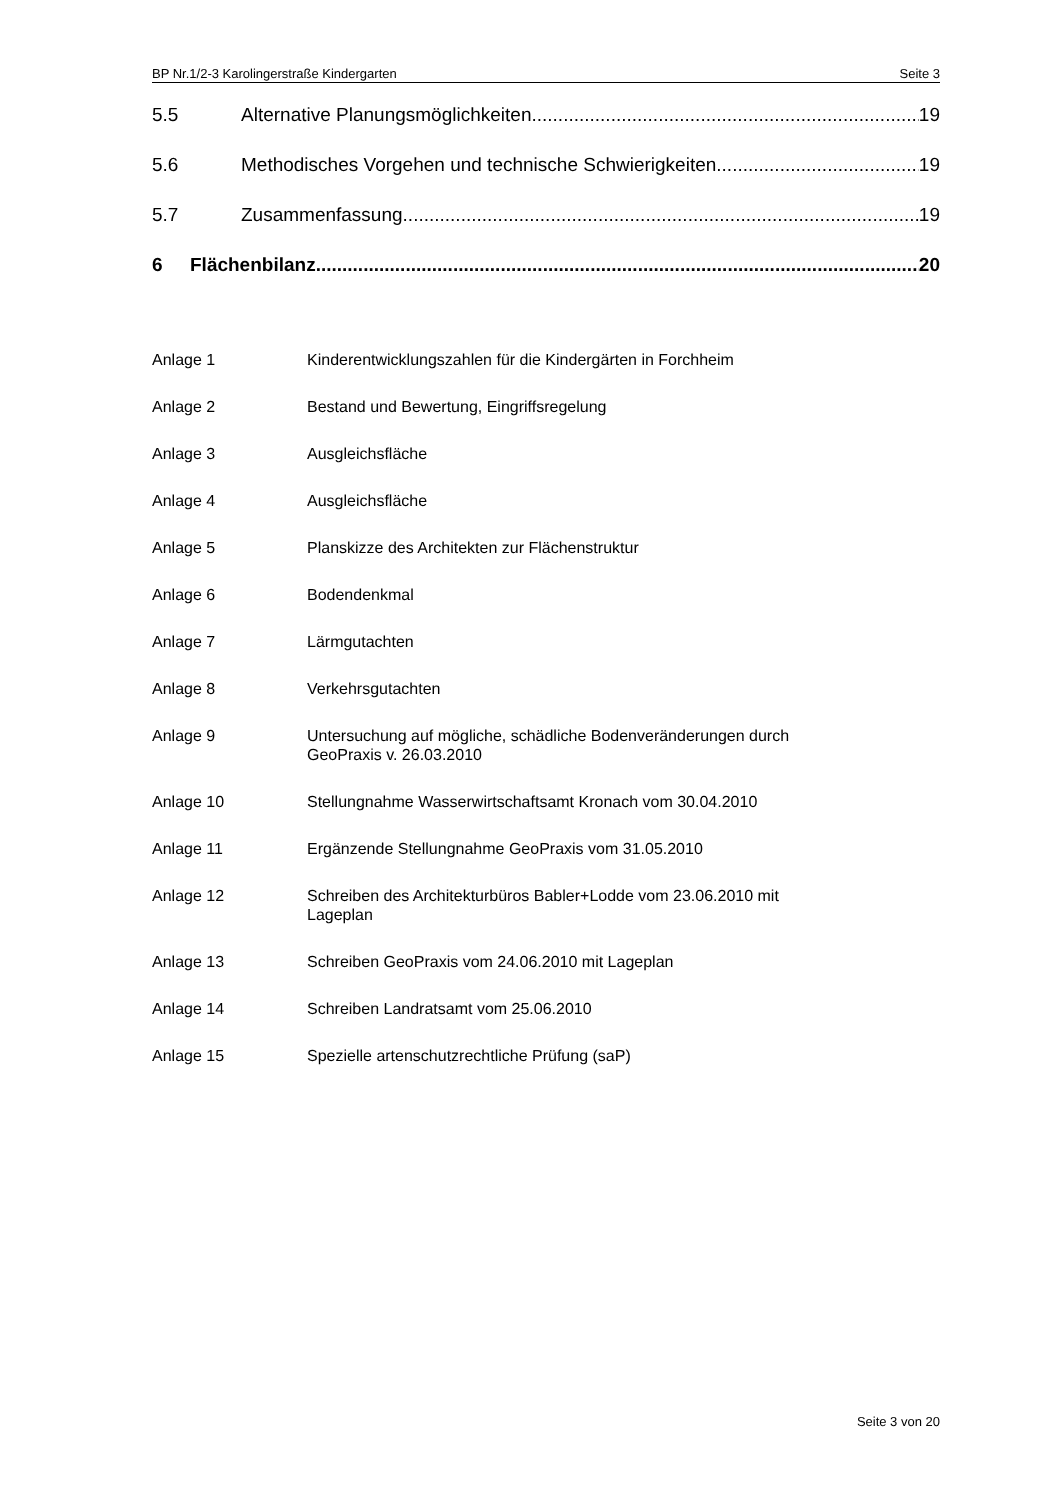BP Nr.1/2-3 Karolingerstraße Kindergarten Seite 3
5.5 Alternative Planungsmöglichkeiten 19
5.6 Methodisches Vorgehen und technische Schwierigkeiten 19
5.7 Zusammenfassung 19
6 Flächenbilanz 20
Anlage 1 Kinderentwicklungszahlen für die Kindergärten in Forchheim
Anlage 2 Bestand und Bewertung, Eingriffsregelung
Anlage 3 Ausgleichsfläche
Anlage 4 Ausgleichsfläche
Anlage 5 Planskizze des Architekten zur Flächenstruktur
Anlage 6 Bodendenkmal
Anlage 7 Lärmgutachten
Anlage 8 Verkehrsgutachten
Anlage 9 Untersuchung auf mögliche, schädliche Bodenveränderungen durch
GeoPraxis v. 26.03.2010
Anlage 10 Stellungnahme Wasserwirtschaftsamt Kronach vom 30.04.2010
Anlage 11 Ergänzende Stellungnahme GeoPraxis vom 31.05.2010
Anlage 12 Schreiben des Architekturbüros Babler+Lodde vom 23.06.2010 mit
Lageplan
Anlage 13 Schreiben GeoPraxis vom 24.06.2010 mit Lageplan
Anlage 14 Schreiben Landratsamt vom 25.06.2010
Anlage 15 Spezielle artenschutzrechtliche Prüfung (saP)
Seite 3 von 20